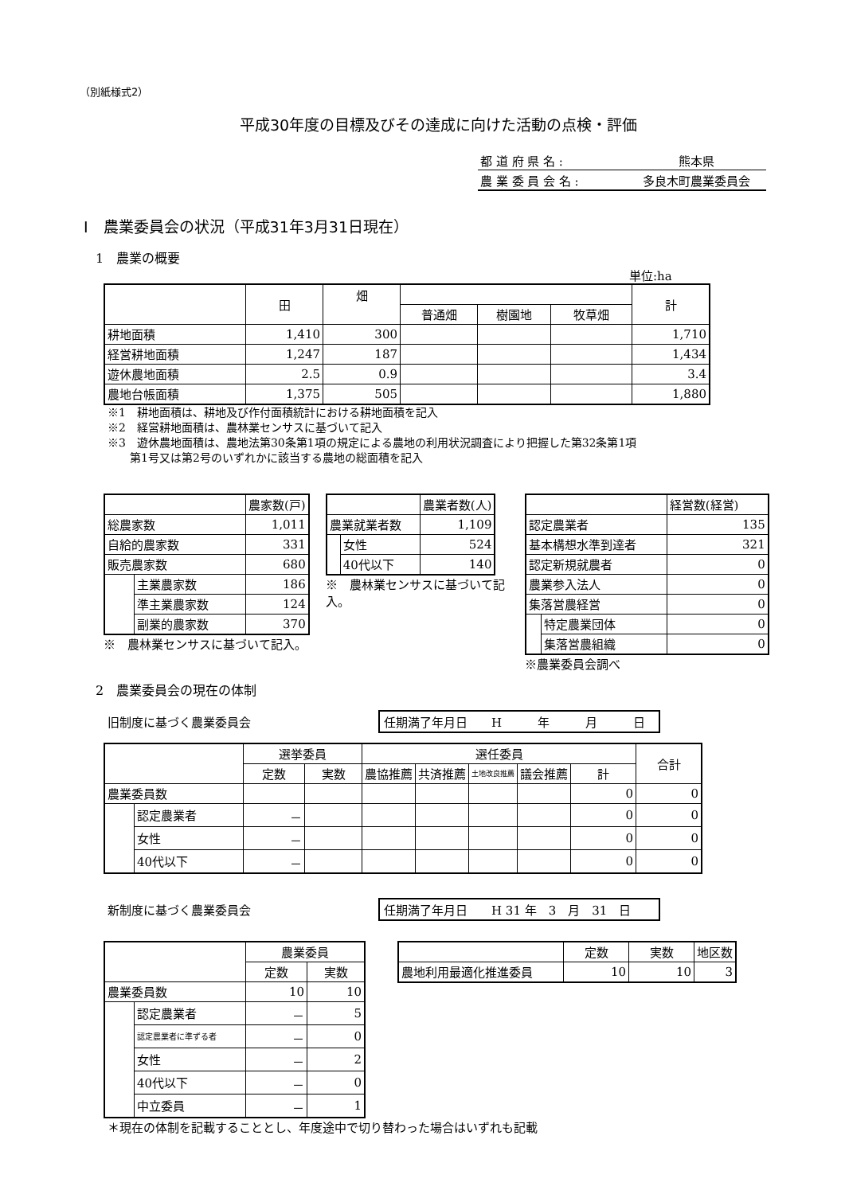（別紙様式2）
平成30年度の目標及びその達成に向けた活動の点検・評価
| 都 道 府 県 名 : | 熊本県 |
| 農 業 委 員 会 名 : | 多良木町農業委員会 |
Ⅰ　農業委員会の状況（平成31年3月31日現在）
1　農業の概要
単位:ha
| | 田 | 畑 | | | | 計 |
| | | | 普通畑 | 樹園地 | 牧草畑 | |
| 耕地面積 | 1,410 | 300 | | | | 1,710 |
| 経営耕地面積 | 1,247 | 187 | | | | 1,434 |
| 遊休農地面積 | 2.5 | 0.9 | | | | 3.4 |
| 農地台帳面積 | 1,375 | 505 | | | | 1,880 |
※1　耕地面積は、耕地及び作付面積統計における耕地面積を記入
※2　経営耕地面積は、農林業センサスに基づいて記入
※3　遊休農地面積は、農地法第30条第1項の規定による農地の利用状況調査により把握した第32条第1項
　　第1号又は第2号のいずれかに該当する農地の総面積を記入
| | | 農家数(戸) |
| 総農家数 | | 1,011 |
| 自給的農家数 | | 331 |
| 販売農家数 | | 680 |
| | 主業農家数 | 186 |
| | 準主業農家数 | 124 |
| | 副業的農家数 | 370 |
※　農林業センサスに基づいて記入。
| | | 農業者数(人) |
| 農業就業者数 | | 1,109 |
| | 女性 | 524 |
| | 40代以下 | 140 |
※　農林業センサスに基づいて記入。
| | | 経営数(経営) |
| 認定農業者 | | 135 |
| 基本構想水準到達者 | | 321 |
| 認定新規就農者 | | 0 |
| 農業参入法人 | | 0 |
| 集落営農経営 | | 0 |
| | 特定農業団体 | 0 |
| | 集落営農組織 | 0 |
※農業委員会調べ
2　農業委員会の現在の体制
旧制度に基づく農業委員会 任期満了年月日　　H　　　年　　　月　　　日
| | | 選挙委員 | | 選任委員 | | | | | 合計 |
| | | 定数 | 実数 | 農協推薦 | 共済推薦 | 土地改良推薦 | 議会推薦 | 計 | |
| 農業委員数 | | | | | | | | 0 | 0 |
| | 認定農業者 | － | | | | | | 0 | 0 |
| | 女性 | － | | | | | | 0 | 0 |
| | 40代以下 | － | | | | | | 0 | 0 |
新制度に基づく農業委員会 任期満了年月日　　H 31 年　3　月　31　日
| | | 農業委員 | |
| | | 定数 | 実数 |
| 農業委員数 | | 10 | 10 |
| | 認定農業者 | － | 5 |
| | 認定農業者に準ずる者 | － | 0 |
| | 女性 | － | 2 |
| | 40代以下 | － | 0 |
| | 中立委員 | － | 1 |
| | 定数 | 実数 | 地区数 |
| 農地利用最適化推進委員 | 10 | 10 | 3 |
＊現在の体制を記載することとし、年度途中で切り替わった場合はいずれも記載